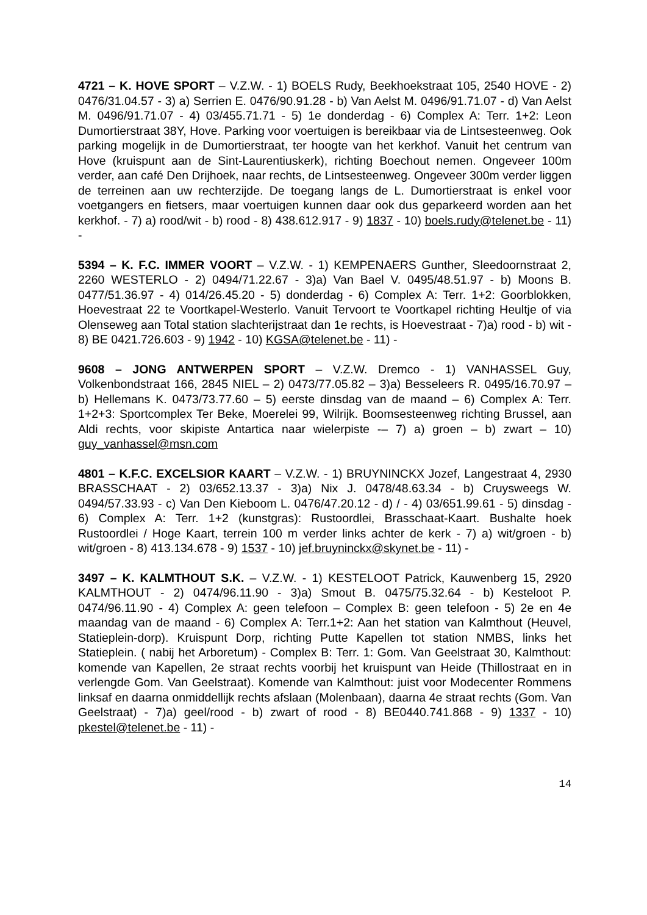4721 – K. HOVE SPORT – V.Z.W. - 1) BOELS Rudy, Beekhoekstraat 105, 2540 HOVE - 2) 0476/31.04.57 - 3) a) Serrien E. 0476/90.91.28 - b) Van Aelst M. 0496/91.71.07 - d) Van Aelst M. 0496/91.71.07 - 4) 03/455.71.71 - 5) 1e donderdag - 6) Complex A: Terr. 1+2: Leon Dumortierstraat 38Y, Hove. Parking voor voertuigen is bereikbaar via de Lintsesteenweg. Ook parking mogelijk in de Dumortierstraat, ter hoogte van het kerkhof. Vanuit het centrum van Hove (kruispunt aan de Sint-Laurentiuskerk), richting Boechout nemen. Ongeveer 100m verder, aan café Den Drijhoek, naar rechts, de Lintsesteenweg. Ongeveer 300m verder liggen de terreinen aan uw rechterzijde. De toegang langs de L. Dumortierstraat is enkel voor voetgangers en fietsers, maar voertuigen kunnen daar ook dus geparkeerd worden aan het kerkhof. - 7) a) rood/wit - b) rood - 8) 438.612.917 - 9) 1837 - 10) boels.rudy@telenet.be - 11) -
5394 – K. F.C. IMMER VOORT – V.Z.W. - 1) KEMPENAERS Gunther, Sleedoornstraat 2, 2260 WESTERLO - 2) 0494/71.22.67 - 3)a) Van Bael V. 0495/48.51.97 - b) Moons B. 0477/51.36.97 - 4) 014/26.45.20 - 5) donderdag - 6) Complex A: Terr. 1+2: Goorblokken, Hoevestraat 22 te Voortkapel-Westerlo. Vanuit Tervoort te Voortkapel richting Heultje of via Olenseweg aan Total station slachterijstraat dan 1e rechts, is Hoevestraat - 7)a) rood - b) wit - 8) BE 0421.726.603 - 9) 1942 - 10) KGSA@telenet.be - 11) -
9608 – JONG ANTWERPEN SPORT – V.Z.W. Dremco - 1) VANHASSEL Guy, Volkenbondstraat 166, 2845 NIEL – 2) 0473/77.05.82 – 3)a) Besseleers R. 0495/16.70.97 – b) Hellemans K. 0473/73.77.60 – 5) eerste dinsdag van de maand – 6) Complex A: Terr. 1+2+3: Sportcomplex Ter Beke, Moerelei 99, Wilrijk. Boomsesteenweg richting Brussel, aan Aldi rechts, voor skipiste Antartica naar wielerpiste -– 7) a) groen – b) zwart – 10) guy_vanhassel@msn.com
4801 – K.F.C. EXCELSIOR KAART – V.Z.W. - 1) BRUYNINCKX Jozef, Langestraat 4, 2930 BRASSCHAAT - 2) 03/652.13.37 - 3)a) Nix J. 0478/48.63.34 - b) Cruysweegs W. 0494/57.33.93 - c) Van Den Kieboom L. 0476/47.20.12 - d) / - 4) 03/651.99.61 - 5) dinsdag - 6) Complex A: Terr. 1+2 (kunstgras): Rustoordlei, Brasschaat-Kaart. Bushalte hoek Rustoordlei / Hoge Kaart, terrein 100 m verder links achter de kerk - 7) a) wit/groen - b) wit/groen - 8) 413.134.678 - 9) 1537 - 10) jef.bruyninckx@skynet.be - 11) -
3497 – K. KALMTHOUT S.K. – V.Z.W. - 1) KESTELOOT Patrick, Kauwenberg 15, 2920 KALMTHOUT - 2) 0474/96.11.90 - 3)a) Smout B. 0475/75.32.64 - b) Kesteloot P. 0474/96.11.90 - 4) Complex A: geen telefoon – Complex B: geen telefoon - 5) 2e en 4e maandag van de maand - 6) Complex A: Terr.1+2: Aan het station van Kalmthout (Heuvel, Statieplein-dorp). Kruispunt Dorp, richting Putte Kapellen tot station NMBS, links het Statieplein. ( nabij het Arboretum) - Complex B: Terr. 1: Gom. Van Geelstraat 30, Kalmthout: komende van Kapellen, 2e straat rechts voorbij het kruispunt van Heide (Thillostraat en in verlengde Gom. Van Geelstraat). Komende van Kalmthout: juist voor Modecenter Rommens linksaf en daarna onmiddellijk rechts afslaan (Molenbaan), daarna 4e straat rechts (Gom. Van Geelstraat) - 7)a) geel/rood - b) zwart of rood - 8) BE0440.741.868 - 9) 1337 - 10) pkestel@telenet.be - 11) -
14